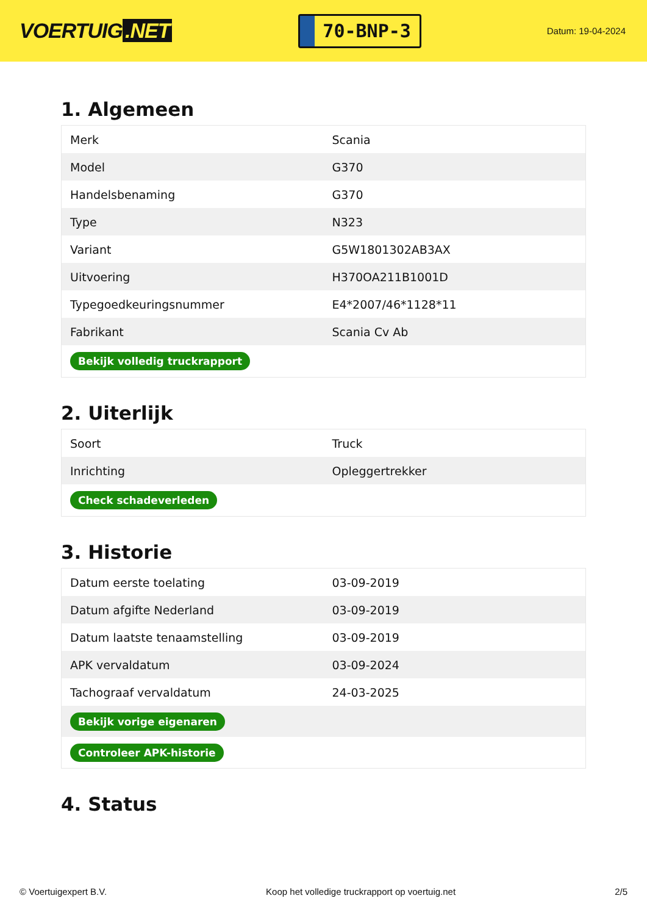VOERTUIG.NET
70-BNP-3
Datum: 19-04-2024
1. Algemeen
| Merk | Scania |
| Model | G370 |
| Handelsbenaming | G370 |
| Type | N323 |
| Variant | G5W1801302AB3AX |
| Uitvoering | H370OA211B1001D |
| Typegoedkeuringsnummer | E4*2007/46*1128*11 |
| Fabrikant | Scania Cv Ab |
| Bekijk volledig truckrapport | |
2. Uiterlijk
| Soort | Truck |
| Inrichting | Opleggertrekker |
| Check schadeverleden | |
3. Historie
| Datum eerste toelating | 03-09-2019 |
| Datum afgifte Nederland | 03-09-2019 |
| Datum laatste tenaamstelling | 03-09-2019 |
| APK vervaldatum | 03-09-2024 |
| Tachograaf vervaldatum | 24-03-2025 |
| Bekijk vorige eigenaren | |
| Controleer APK-historie | |
4. Status
© Voertuigexpert B.V. Koop het volledige truckrapport op voertuig.net 2/5